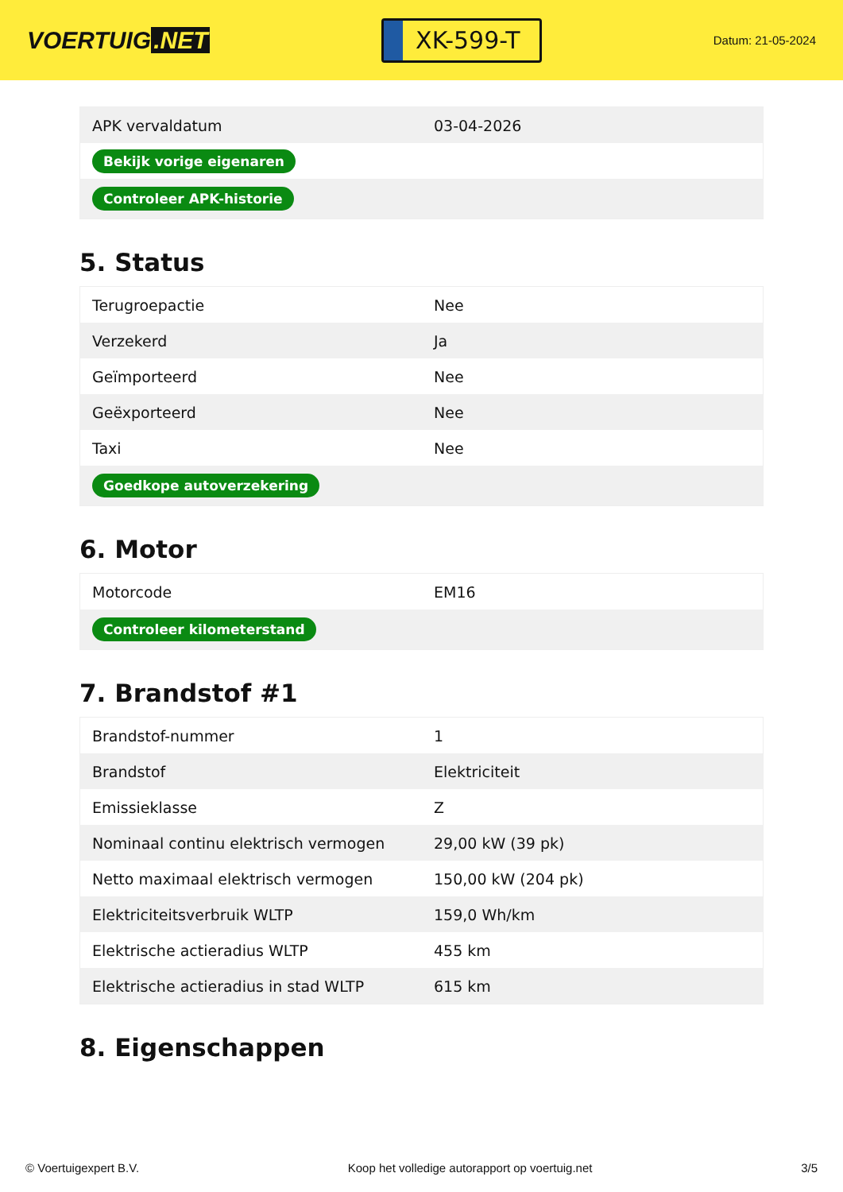VOERTUIG.NET
XK-599-T
Datum: 21-05-2024
| APK vervaldatum | 03-04-2026 |
| Bekijk vorige eigenaren | |
| Controleer APK-historie | |
5. Status
| Terugroepactie | Nee |
| Verzekerd | Ja |
| Geïmporteerd | Nee |
| Geëxporteerd | Nee |
| Taxi | Nee |
| Goedkope autoverzekering | |
6. Motor
| Motorcode | EM16 |
| Controleer kilometerstand | |
7. Brandstof #1
| Brandstof-nummer | 1 |
| Brandstof | Elektriciteit |
| Emissieklasse | Z |
| Nominaal continu elektrisch vermogen | 29,00 kW (39 pk) |
| Netto maximaal elektrisch vermogen | 150,00 kW (204 pk) |
| Elektriciteitsverbruik WLTP | 159,0 Wh/km |
| Elektrische actieradius WLTP | 455 km |
| Elektrische actieradius in stad WLTP | 615 km |
8. Eigenschappen
© Voertuigexpert B.V. Koop het volledige autorapport op voertuig.net 3/5